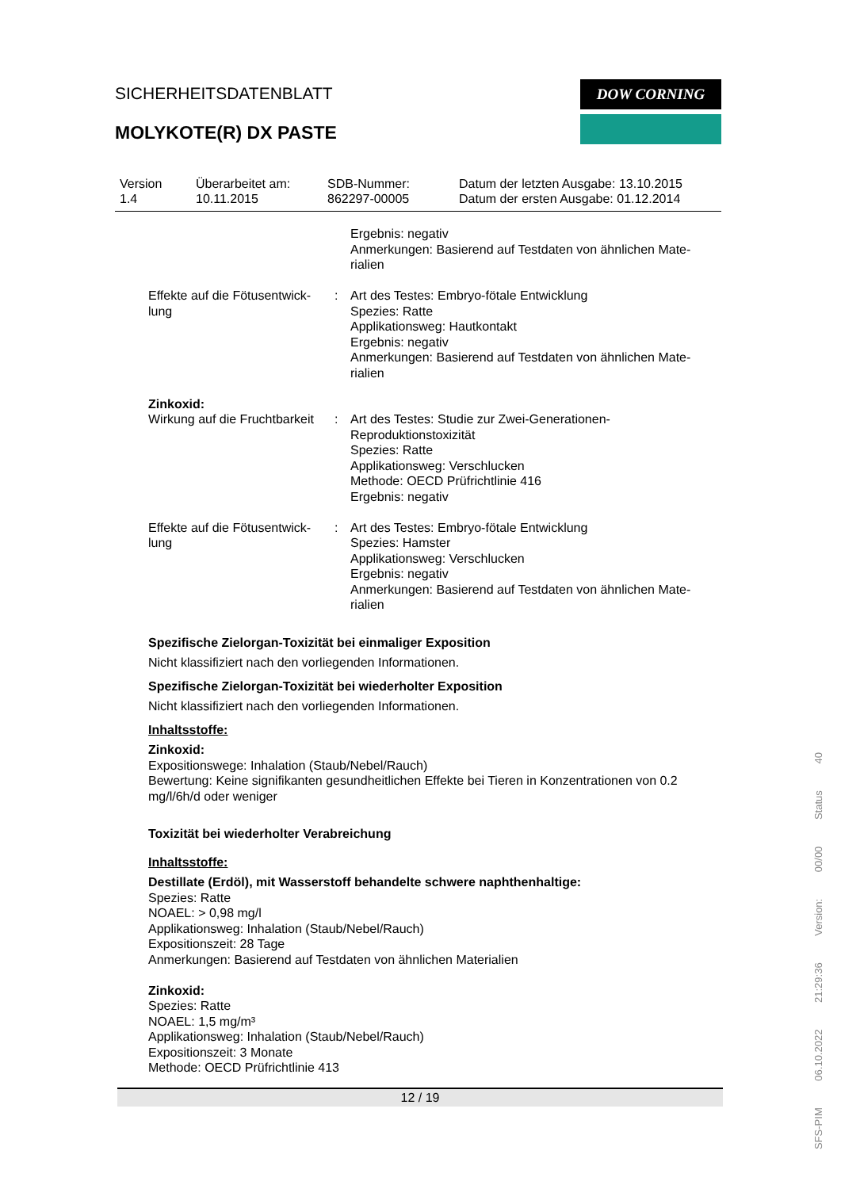SICHERHEITSDATENBLATT
MOLYKOTE(R) DX PASTE
DOW CORNING
Version
1.4
Überarbeitet am:
10.11.2015
SDB-Nummer:
862297-00005
Datum der letzten Ausgabe: 13.10.2015
Datum der ersten Ausgabe: 01.12.2014
| | | Ergebnis: negativ Anmerkungen: Basierend auf Testdaten von ähnlichen Mate- rialien |
| Effekte auf die Fötusentwick- lung | : | Art des Testes: Embryo-fötale Entwicklung Spezies: Ratte Applikationsweg: Hautkontakt Ergebnis: negativ Anmerkungen: Basierend auf Testdaten von ähnlichen Mate- rialien |
| Zinkoxid: | | |
| Wirkung auf die Fruchtbarkeit | : | Art des Testes: Studie zur Zwei-Generationen- Reproduktionstoxizität Spezies: Ratte Applikationsweg: Verschlucken Methode: OECD Prüfrichtlinie 416 Ergebnis: negativ |
| Effekte auf die Fötusentwick- lung | : | Art des Testes: Embryo-fötale Entwicklung Spezies: Hamster Applikationsweg: Verschlucken Ergebnis: negativ Anmerkungen: Basierend auf Testdaten von ähnlichen Mate- rialien |
Spezifische Zielorgan-Toxizität bei einmaliger Exposition
Nicht klassifiziert nach den vorliegenden Informationen.
Spezifische Zielorgan-Toxizität bei wiederholter Exposition
Nicht klassifiziert nach den vorliegenden Informationen.
Inhaltsstoffe:
Zinkoxid:
Expositionswege: Inhalation (Staub/Nebel/Rauch)
Bewertung: Keine signifikanten gesundheitlichen Effekte bei Tieren in Konzentrationen von 0.2
mg/l/6h/d oder weniger
Toxizität bei wiederholter Verabreichung
Inhaltsstoffe:
Destillate (Erdöl), mit Wasserstoff behandelte schwere naphthenhaltige:
Spezies: Ratte
NOAEL: > 0,98 mg/l
Applikationsweg: Inhalation (Staub/Nebel/Rauch)
Expositionszeit: 28 Tage
Anmerkungen: Basierend auf Testdaten von ähnlichen Materialien
Zinkoxid:
Spezies: Ratte
NOAEL: 1,5 mg/m³
Applikationsweg: Inhalation (Staub/Nebel/Rauch)
Expositionszeit: 3 Monate
Methode: OECD Prüfrichtlinie 413
12 / 19
SFS-PIM 06.10.2022 21:29:36 Version: 00/00 Status 40